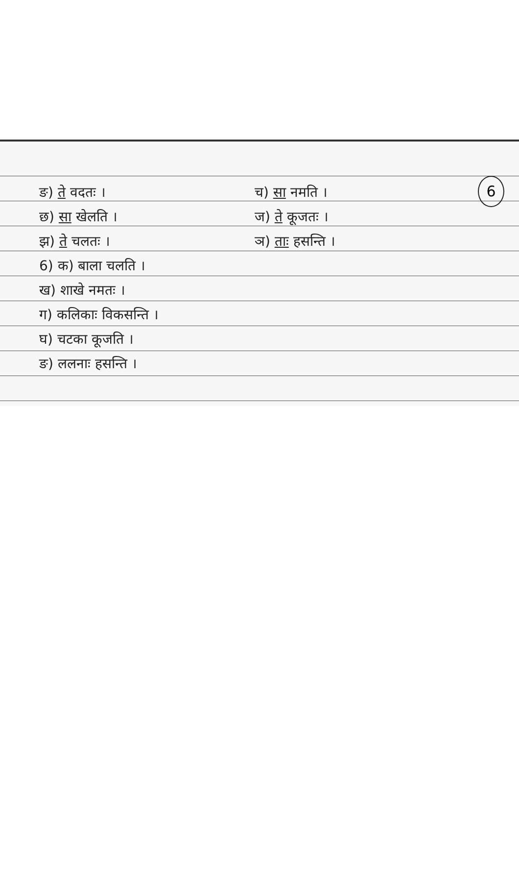6
ङ) ते वदतः । च) सा नमति ।
छ) सा खेलति । ज) ते कूजतः ।
झ) ते चलतः । ञ) ताः हसन्ति ।
6) क) बाला चलति ।
ख) शाखे नमतः ।
ग) कलिकाः विकसन्ति ।
घ) चटका कूजति ।
ङ) ललनाः हसन्ति ।